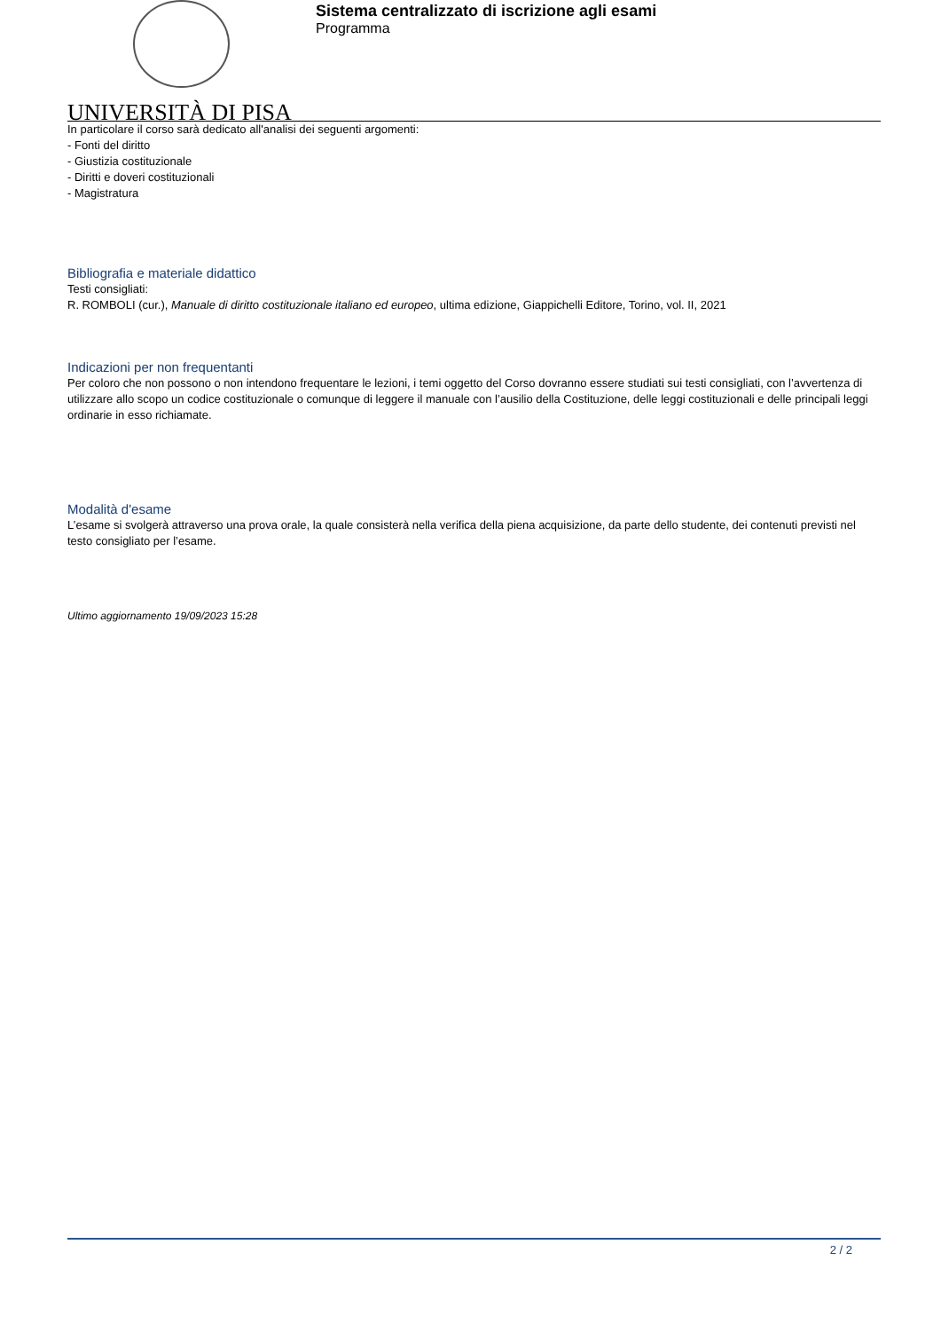Sistema centralizzato di iscrizione agli esami
Programma
UNIVERSITÀ DI PISA
In particolare il corso sarà dedicato all'analisi dei seguenti argomenti:
- Fonti del diritto
- Giustizia costituzionale
- Diritti e doveri costituzionali
- Magistratura
Bibliografia e materiale didattico
Testi consigliati:
R. ROMBOLI (cur.), Manuale di diritto costituzionale italiano ed europeo, ultima edizione, Giappichelli Editore, Torino, vol. II, 2021
Indicazioni per non frequentanti
Per coloro che non possono o non intendono frequentare le lezioni, i temi oggetto del Corso dovranno essere studiati sui testi consigliati, con l’avvertenza di utilizzare allo scopo un codice costituzionale o comunque di leggere il manuale con l’ausilio della Costituzione, delle leggi costituzionali e delle principali leggi ordinarie in esso richiamate.
Modalità d'esame
L’esame si svolgerà attraverso una prova orale, la quale consisterà nella verifica della piena acquisizione, da parte dello studente, dei contenuti previsti nel testo consigliato per l’esame.
Ultimo aggiornamento 19/09/2023 15:28
2 / 2